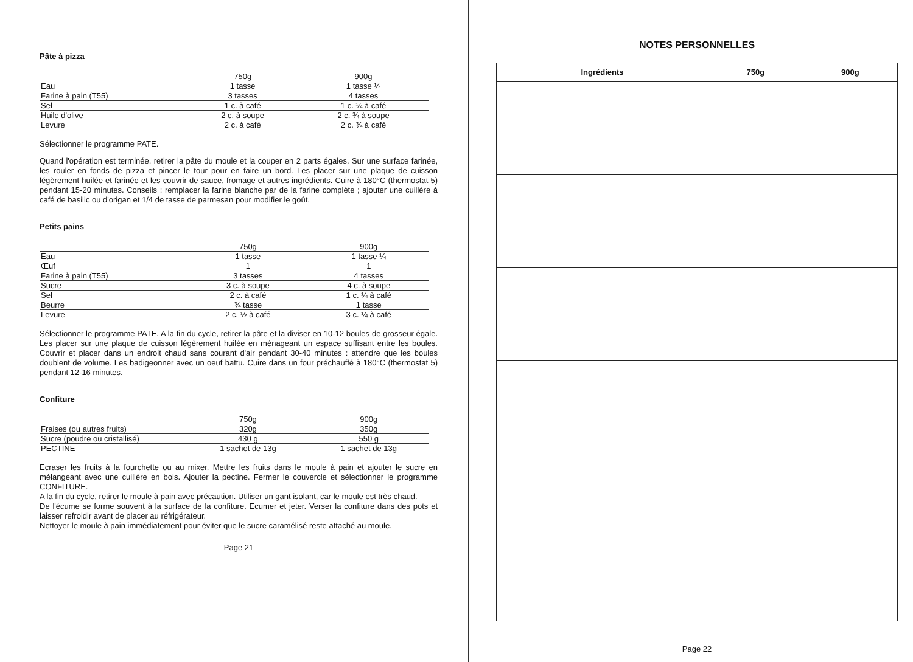Pâte à pizza
| | 750g | 900g |
| --- | --- | --- |
| Eau | 1 tasse | 1 tasse ¼ |
| Farine à pain (T55) | 3 tasses | 4 tasses |
| Sel | 1 c. à café | 1 c. ¼ à café |
| Huile d'olive | 2 c. à soupe | 2 c. ¾ à soupe |
| Levure | 2 c. à café | 2 c. ¾ à café |
Sélectionner le programme PATE.
Quand l'opération est terminée, retirer la pâte du moule et la couper en 2 parts égales. Sur une surface farinée, les rouler en fonds de pizza et pincer le tour pour en faire un bord. Les placer sur une plaque de cuisson légèrement huilée et farinée et les couvrir de sauce, fromage et autres ingrédients. Cuire à 180°C (thermostat 5) pendant 15-20 minutes. Conseils : remplacer la farine blanche par de la farine complète ; ajouter une cuillère à café de basilic ou d'origan et 1/4 de tasse de parmesan pour modifier le goût.
Petits pains
| | 750g | 900g |
| --- | --- | --- |
| Eau | 1 tasse | 1 tasse ¼ |
| Œuf | 1 | 1 |
| Farine à pain (T55) | 3 tasses | 4 tasses |
| Sucre | 3 c. à soupe | 4 c. à soupe |
| Sel | 2 c. à café | 1 c. ¼ à café |
| Beurre | ¾ tasse | 1 tasse |
| Levure | 2 c. ½ à café | 3 c. ¼ à café |
Sélectionner le programme PATE. A la fin du cycle, retirer la pâte et la diviser en 10-12 boules de grosseur égale. Les placer sur une plaque de cuisson légèrement huilée en ménageant un espace suffisant entre les boules. Couvrir et placer dans un endroit chaud sans courant d'air pendant 30-40 minutes : attendre que les boules doublent de volume. Les badigeonner avec un oeuf battu. Cuire dans un four préchauffé à 180°C (thermostat 5) pendant 12-16 minutes.
Confiture
| | 750g | 900g |
| --- | --- | --- |
| Fraises (ou autres fruits) | 320g | 350g |
| Sucre (poudre ou cristallisé) | 430 g | 550 g |
| PECTINE | 1 sachet de 13g | 1 sachet de 13g |
Ecraser les fruits à la fourchette ou au mixer. Mettre les fruits dans le moule à pain et ajouter le sucre en mélangeant avec une cuillère en bois. Ajouter la pectine. Fermer le couvercle et sélectionner le programme CONFITURE.
A la fin du cycle, retirer le moule à pain avec précaution. Utiliser un gant isolant, car le moule est très chaud.
De l'écume se forme souvent à la surface de la confiture. Ecumer et jeter. Verser la confiture dans des pots et laisser refroidir avant de placer au réfrigérateur.
Nettoyer le moule à pain immédiatement pour éviter que le sucre caramélisé reste attaché au moule.
Page 21
NOTES PERSONNELLES
| Ingrédients | 750g | 900g |
| --- | --- | --- |
Page 22